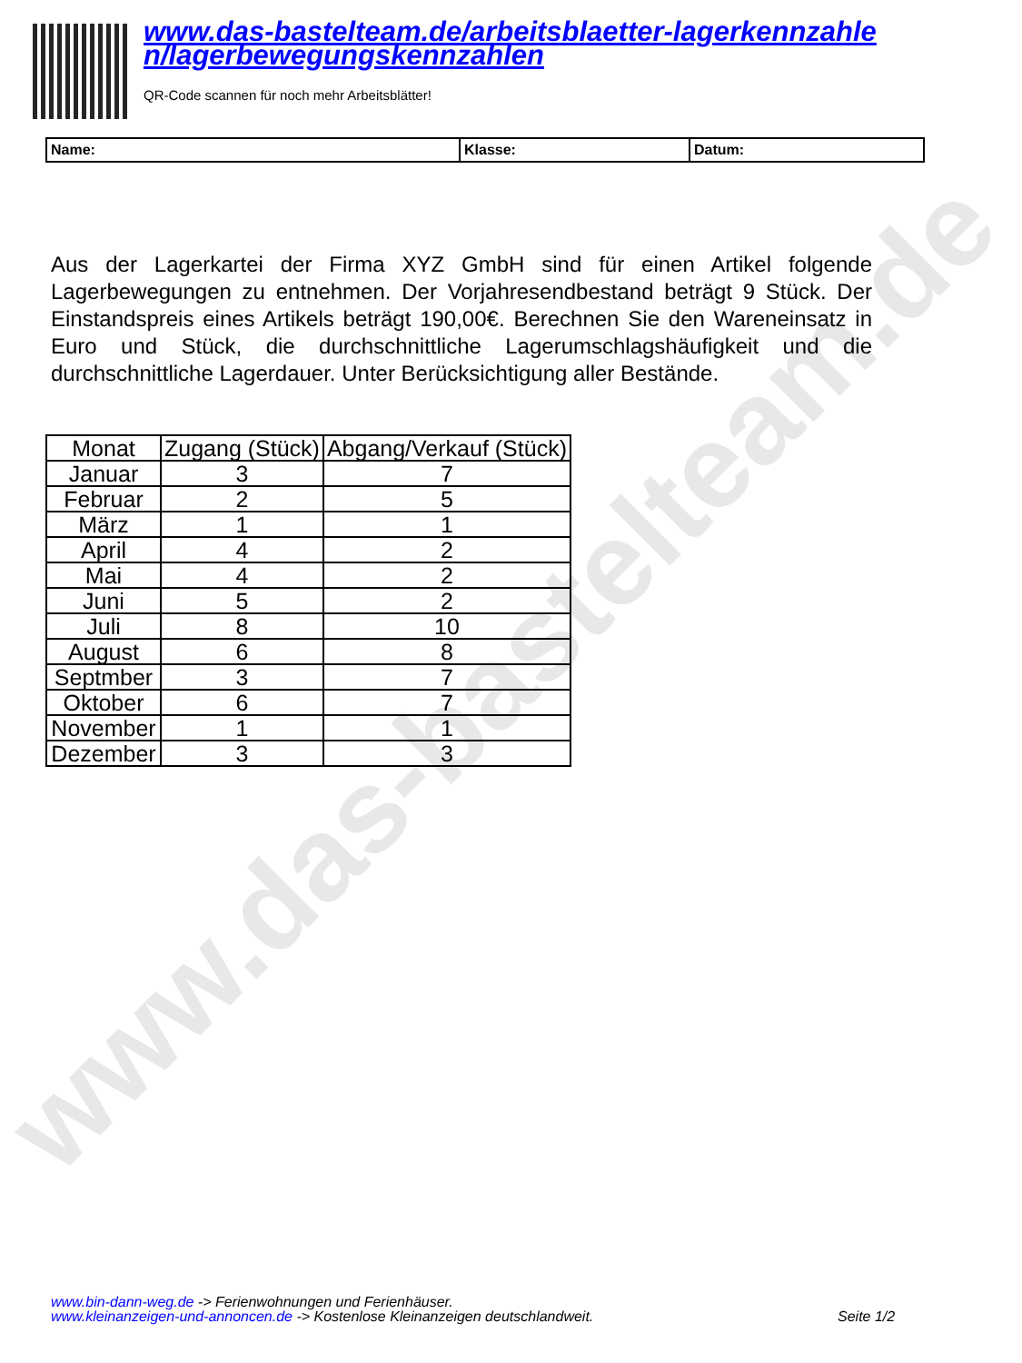www.das-bastelteam.de
www.das-bastelteam.de/arbeitsblaetter-lagerkennzahle n/lagerbewegungskennzahlen
QR-Code scannen für noch mehr Arbeitsblätter!
| Name: | Klasse: | Datum: |
Aus der Lagerkartei der Firma XYZ GmbH sind für einen Artikel folgende Lagerbewegungen zu entnehmen. Der Vorjahresendbestand beträgt 9 Stück. Der Einstandspreis eines Artikels beträgt 190,00€. Berechnen Sie den Wareneinsatz in Euro und Stück, die durchschnittliche Lagerumschlagshäufigkeit und die durchschnittliche Lagerdauer. Unter Berücksichtigung aller Bestände.
| Monat | Zugang (Stück) | Abgang/Verkauf (Stück) |
| --- | --- | --- |
| Januar | 3 | 7 |
| Februar | 2 | 5 |
| März | 1 | 1 |
| April | 4 | 2 |
| Mai | 4 | 2 |
| Juni | 5 | 2 |
| Juli | 8 | 10 |
| August | 6 | 8 |
| Septmber | 3 | 7 |
| Oktober | 6 | 7 |
| November | 1 | 1 |
| Dezember | 3 | 3 |
www.bin-dann-weg.de -> Ferienwohnungen und Ferienhäuser.
www.kleinanzeigen-und-annoncen.de -> Kostenlose Kleinanzeigen deutschlandweit.
Seite 1/2